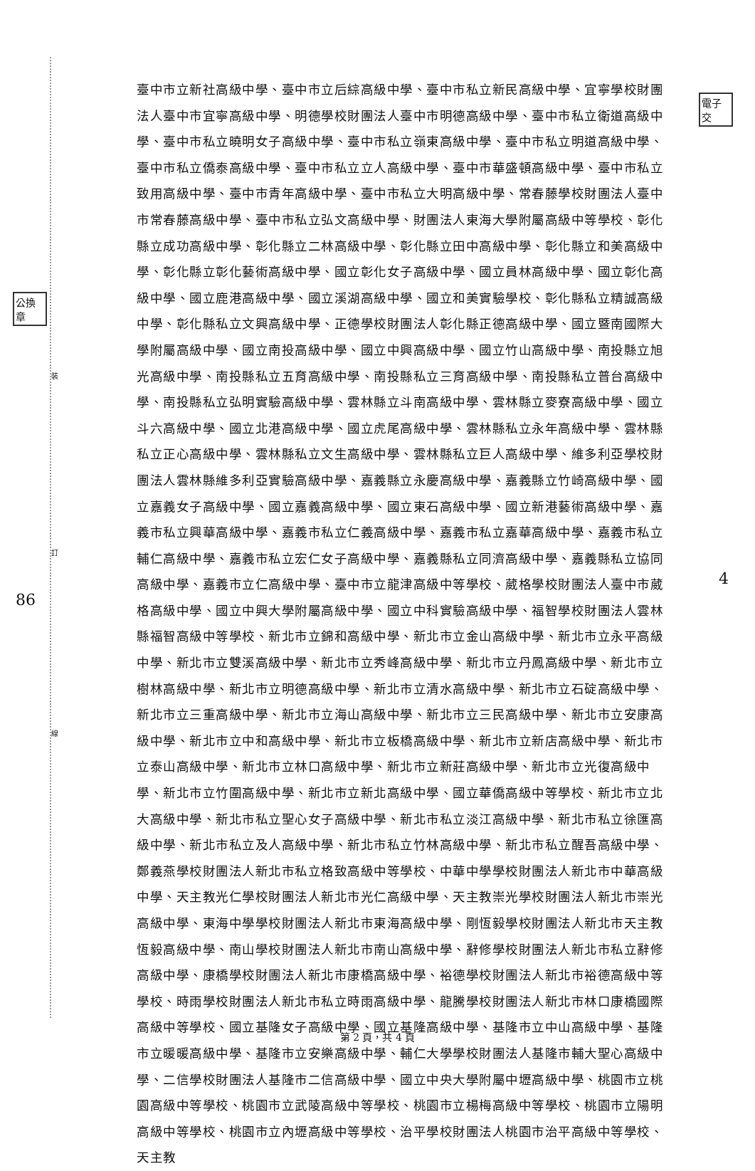裝
訂
線
公換章
電子交
86
4
臺中市立新社高級中學、臺中市立后綜高級中學、臺中市私立新民高級中學、宜寧學校財團法人臺中市宜寧高級中學、明德學校財團法人臺中市明德高級中學、臺中市私立衛道高級中學、臺中市私立曉明女子高級中學、臺中市私立嶺東高級中學、臺中市私立明道高級中學、臺中市私立僑泰高級中學、臺中市私立立人高級中學、臺中市華盛頓高級中學、臺中市私立致用高級中學、臺中市青年高級中學、臺中市私立大明高級中學、常春藤學校財團法人臺中市常春藤高級中學、臺中市私立弘文高級中學、財團法人東海大學附屬高級中等學校、彰化縣立成功高級中學、彰化縣立二林高級中學、彰化縣立田中高級中學、彰化縣立和美高級中學、彰化縣立彰化藝術高級中學、國立彰化女子高級中學、國立員林高級中學、國立彰化高級中學、國立鹿港高級中學、國立溪湖高級中學、國立和美實驗學校、彰化縣私立精誠高級中學、彰化縣私立文興高級中學、正德學校財團法人彰化縣正德高級中學、國立暨南國際大學附屬高級中學、國立南投高級中學、國立中興高級中學、國立竹山高級中學、南投縣立旭光高級中學、南投縣私立五育高級中學、南投縣私立三育高級中學、南投縣私立普台高級中學、南投縣私立弘明實驗高級中學、雲林縣立斗南高級中學、雲林縣立麥寮高級中學、國立斗六高級中學、國立北港高級中學、國立虎尾高級中學、雲林縣私立永年高級中學、雲林縣私立正心高級中學、雲林縣私立文生高級中學、雲林縣私立巨人高級中學、維多利亞學校財團法人雲林縣維多利亞實驗高級中學、嘉義縣立永慶高級中學、嘉義縣立竹崎高級中學、國立嘉義女子高級中學、國立嘉義高級中學、國立東石高級中學、國立新港藝術高級中學、嘉義市私立興華高級中學、嘉義市私立仁義高級中學、嘉義市私立嘉華高級中學、嘉義市私立輔仁高級中學、嘉義市私立宏仁女子高級中學、嘉義縣私立同濟高級中學、嘉義縣私立協同高級中學、嘉義市立仁高級中學、臺中市立龍津高級中等學校、葳格學校財團法人臺中市葳格高級中學、國立中興大學附屬高級中學、國立中科實驗高級中學、福智學校財團法人雲林縣福智高級中等學校、新北市立錦和高級中學、新北市立金山高級中學、新北市立永平高級中學、新北市立雙溪高級中學、新北市立秀峰高級中學、新北市立丹鳳高級中學、新北市立樹林高級中學、新北市立明德高級中學、新北市立清水高級中學、新北市立石碇高級中學、新北市立三重高級中學、新北市立海山高級中學、新北市立三民高級中學、新北市立安康高級中學、新北市立中和高級中學、新北市立板橋高級中學、新北市立新店高級中學、新北市立泰山高級中學、新北市立林口高級中學、新北市立新莊高級中學、新北市立光復高級中學、新北市立竹圍高級中學、新北市立新北高級中學、國立華僑高級中等學校、新北市立北大高級中學、新北市私立聖心女子高級中學、新北市私立淡江高級中學、新北市私立徐匯高級中學、新北市私立及人高級中學、新北市私立竹林高級中學、新北市私立醒吾高級中學、鄭義燕學校財團法人新北市私立格致高級中等學校、中華中學學校財團法人新北市中華高級中學、天主教光仁學校財團法人新北市光仁高級中學、天主教崇光學校財團法人新北市崇光高級中學、東海中學學校財團法人新北市東海高級中學、剛恆毅學校財團法人新北市天主教恆毅高級中學、南山學校財團法人新北市南山高級中學、辭修學校財團法人新北市私立辭修高級中學、康橋學校財團法人新北市康橋高級中學、裕德學校財團法人新北市裕德高級中等學校、時雨學校財團法人新北市私立時雨高級中學、龍騰學校財團法人新北市林口康橋國際高級中等學校、國立基隆女子高級中學、國立基隆高級中學、基隆市立中山高級中學、基隆市立暖暖高級中學、基隆市立安樂高級中學、輔仁大學學校財團法人基隆市輔大聖心高級中學、二信學校財團法人基隆市二信高級中學、國立中央大學附屬中壢高級中學、桃園市立桃園高級中等學校、桃園市立武陵高級中等學校、桃園市立楊梅高級中等學校、桃園市立陽明高級中等學校、桃園市立內壢高級中等學校、治平學校財團法人桃園市治平高級中等學校、天主教
第 2 頁，共 4 頁